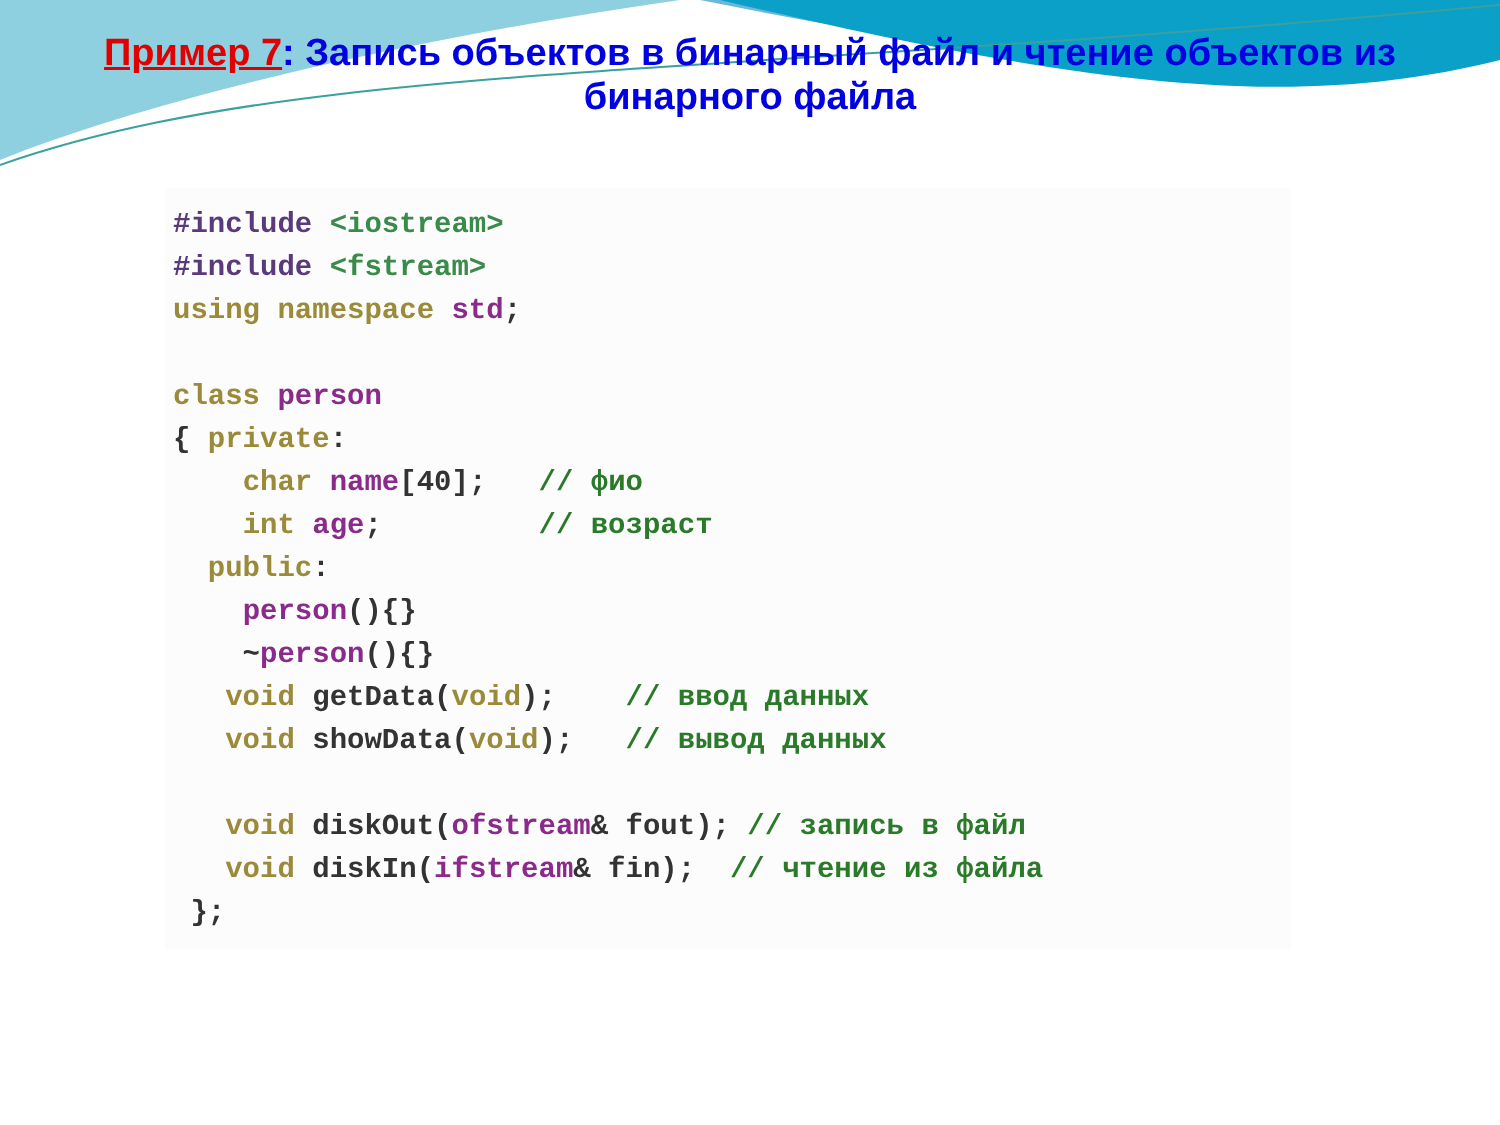Пример 7: Запись объектов в бинарный файл и чтение объектов из бинарного файла
#include <iostream>
#include <fstream>
using namespace std;

class person
{ private:
    char name[40];   // фио
    int age;         // возраст
  public:
    person(){}
    ~person(){}
   void getData(void);    // ввод данных
   void showData(void);   // вывод данных

   void diskOut(ofstream& fout); // запись в файл
   void diskIn(ifstream& fin);  // чтение из файла
 };